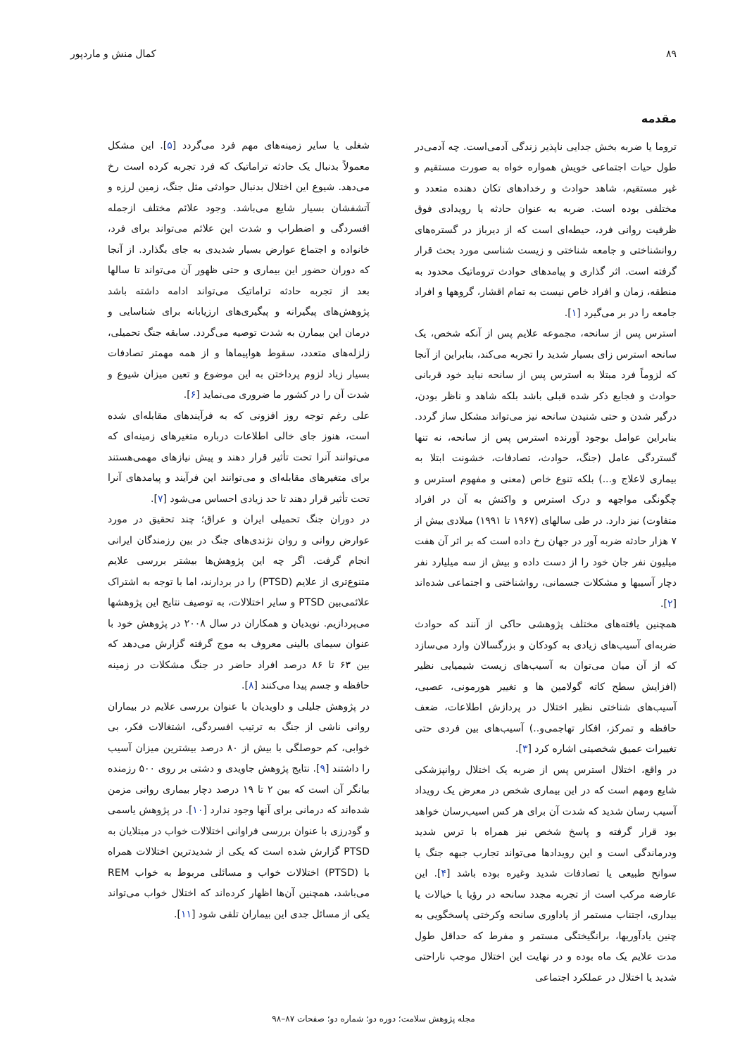۸۹ کمال منش و ماردپور
مقدمه
تروما یا ضربه بخش جدایی ناپذیر زندگی آدمی‌است. چه آدمی‌در طول حیات اجتماعی خویش همواره خواه به صورت مستقیم و غیر مستقیم، شاهد حوادث و رخدادهای تکان دهنده متعدد و مختلفی بوده است. ضربه به عنوان حادثه یا رویدادی فوق ظرفیت روانی فرد، حیطه‌ای است که از دیرباز در گستره‌های روانشناختی و جامعه شناختی و زیست شناسی مورد بحث قرار گرفته است. اثر گذاری و پیامدهای حوادث تروماتیک محدود به منطقه، زمان و افراد خاص نیست به تمام اقشار، گروهها و افراد جامعه را در بر می‌گیرد [۱].
استرس پس از سانحه، مجموعه علایم پس از آنکه شخص، یک سانحه استرس زای بسیار شدید را تجربه می‌کند، بنابراین از آنجا که لزوماً فرد مبتلا به استرس پس از سانحه نباید خود قربانی حوادث و فجایع ذکر شده قبلی باشد بلکه شاهد و ناظر بودن، درگیر شدن و حتی شنیدن سانحه نیز می‌تواند مشکل ساز گردد. بنابراین عوامل بوجود آورنده استرس پس از سانحه، نه تنها گستردگی عامل (جنگ، حوادث، تصادفات، خشونت ابتلا به بیماری لاعلاج و...) بلکه تنوع خاص (معنی و مفهوم استرس و چگونگی مواجهه و درک استرس و واکنش به آن در افراد متفاوت) نیز دارد. در طی سالهای (۱۹۶۷ تا ۱۹۹۱) میلادی بیش از ۷ هزار حادثه ضربه آور در جهان رخ داده است که بر اثر آن هفت میلیون نفر جان خود را از دست داده و بیش از سه میلیارد نفر دچار آسیبها و مشکلات جسمانی، رواشناختی و اجتماعی شده‌اند [۲].
همچنین یافته‌های مختلف پژوهشی حاکی از آنند که حوادث ضربه‌ای آسیب‌های زیادی به کودکان و بزرگسالان وارد می‌سازد که از آن میان می‌توان به آسیب‌های زیست شیمیایی نظیر (افزایش سطح کاته گولامین ها و تغییر هورمونی، عصبی، آسیب‌های شناختی نظیر اختلال در پردازش اطلاعات، ضعف حافظه و تمرکز، افکار تهاجمی‌و..) آسیب‌های بین فردی حتی تغییرات عمیق شخصیتی اشاره کرد [۳].
در واقع، اختلال استرس پس از ضربه یک اختلال روانپزشکی شایع ومهم است که در این بیماری شخص در معرض یک رویداد آسیب رسان شدید که شدت آن برای هر کس اسیب‌رسان خواهد بود قرار گرفته و پاسخ شخص نیز همراه با ترس شدید ودرماندگی است و این رویدادها می‌تواند تجارب جبهه جنگ یا سوانح طبیعی یا تصادفات شدید وغیره بوده باشد [۴]. این عارضه مرکب است از تجربه مجدد سانحه در رؤیا یا خیالات یا بیداری، اجتناب مستمر از یاداوری سانحه وکرختی پاسخگویی به چنین یادآوریها، برانگیختگی مستمر و مفرط که حداقل طول مدت علایم یک ماه بوده و در نهایت این اختلال موجب ناراحتی شدید یا اختلال در عملکرد اجتماعی
شغلی یا سایر زمینه‌های مهم فرد می‌گردد [۵]. این مشکل معمولاً بدنبال یک حادثه تراماتیک که فرد تجربه کرده است رخ می‌دهد. شیوع این اختلال بدنبال حوادثی مثل جنگ، زمین لرزه و آتشفشان بسیار شایع می‌باشد. وجود علائم مختلف ازجمله افسردگی و اضطراب و شدت این علائم می‌تواند برای فرد، خانواده و اجتماع عوارض بسیار شدیدی به جای بگذارد. از آنجا که دوران حضور این بیماری و حتی ظهور آن می‌تواند تا سالها بعد از تجربه حادثه تراماتیک می‌تواند ادامه داشته باشد پژوهش‌های پیگیرانه و پیگیری‌های ارزیابانه برای شناسایی و درمان این بیمارن به شدت توصیه می‌گردد. سابقه جنگ تحمیلی، زلزله‌های متعدد، سقوط هواپیماها و از همه مهمتر تصادفات بسیار زیاد لزوم پرداختن به این موضوع و تعین میزان شیوع و شدت آن را در کشور ما ضروری می‌نماید [۶].
علی رغم توجه روز افزونی که به فرآیندهای مقابله‌ای شده است، هنوز جای خالی اطلاعات درباره متغیرهای زمینه‌ای که می‌توانند آنرا تحت تأثیر قرار دهند و پیش نیازهای مهمی‌هستند برای متغیرهای مقابله‌ای و می‌توانند این فرآیند و پیامدهای آنرا تحت تأثیر قرار دهند تا حد زیادی احساس می‌شود [۷].
در دوران جنگ تحمیلی ایران و عراق؛ چند تحقیق در مورد عوارض روانی و روان نژندی‌های جنگ در بین رزمندگان ایرانی انجام گرفت. اگر چه این پژوهش‌ها بیشتر بررسی علایم متنوع‌تری از علایم (PTSD) را در بردارند، اما با توجه به اشتراک علائمی‌بین PTSD و سایر اختلالات، به توصیف نتایج این پژوهشها می‌پردازیم. نویدیان و همکاران در سال ۲۰۰۸ در پژوهش خود با عنوان سیمای بالینی معروف به موج گرفته گزارش می‌دهد که بین ۶۳ تا ۸۶ درصد افراد حاضر در جنگ مشکلات در زمینه حافظه و جسم پیدا می‌کنند [۸].
در پژوهش جلیلی و داویدیان با عنوان بررسی علایم در بیماران روانی ناشی از جنگ به ترتیب افسردگی، اشتغالات فکر، بی خوابی، کم حوصلگی با بیش از ۸۰ درصد بیشترین میزان آسیب را داشتند [۹]. نتایج پژوهش جاویدی و دشتی بر روی ۵۰۰ رزمنده بیانگر آن است که بین ۲ تا ۱۹ درصد دچار بیماری روانی مزمن شده‌اند که درمانی برای آنها وجود ندارد [۱۰]. در پژوهش یاسمی و گودرزی با عنوان بررسی فراوانی اختلالات خواب در مبتلایان به PTSD گزارش شده است که یکی از شدیدترین اختلالات همراه با (PTSD) اختلالات خواب و مسائلی مربوط به خواب REM می‌باشد، همچنین آن‌ها اظهار کرده‌اند که اختلال خواب می‌تواند یکی از مسائل جدی این بیماران تلقی شود [۱۱].
مجله پژوهش سلامت؛ دوره دو؛ شماره دو؛ صفحات ۸۷–۹۸